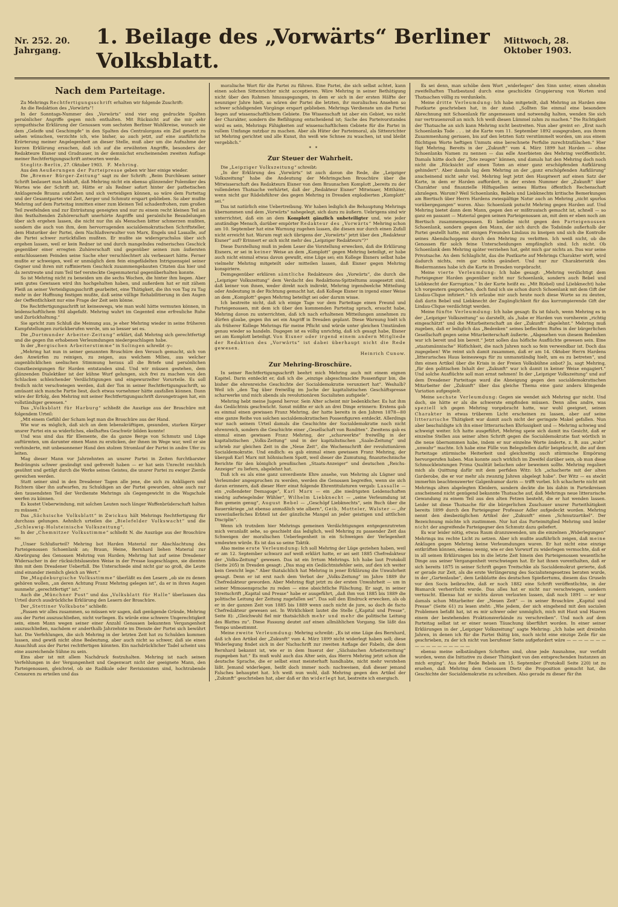Nr. 252. 20. Jahrgang. 1. Beilage des „Vorwärts“ Berliner Volksblatt. Mittwoch, 28. Oktober 1903.
Nach dem Parteitage.
Zu Mehrings Rechtfertigungsschrift erhalten wir folgende Zuschrift:
An die Redaktion des „Vorwärts“!
In der Sonntags-Nummer des „Vorwärts“ sind vier eng gedruckte Spalten persönlicher Angriffe gegen mich enthalten. Mit Rücksicht auf die mir sehr sympathische Erklärung der Genossen vom sechsten Berliner Wahlkreise, wonach sie dem „Geleife und Geschimpfe“ in den Spalten des Centralorgans ein Ziel gesetzt zu sehen wünschen, verzichte ich, wie bisher, so auch jetzt, auf eine ausführliche Erörterung meiner Angelegenheit an dieser Stelle, muß aber um die Aufnahme der kurzen Erklärung ersuchen, daß ich auf die erwähnten Angriffe, besonders der Redakteure Eisner und Gradnauer, in der demnächst erscheinenden zweiten Auflage meiner Rechtfertigungsschrift antworten werde.
Steglitz-Berlin, 27. Oktober 1903. F. Mehring.
Aus den Aeußerungen der Parteipresse geben wir hier einige wieder.
Die „Bremer Bürger-Zeitung“ sagt zu der Schrift: „Beim Durchlesen seiner Schrift bedauert man lebhaft, daß Mehring nicht ein ebenso glänzender Polemiker des Wortes wie der Schrift ist. Hätte er als Redner sofort hinter der pathetischen Anklagerede Brauns aufstehen und sich verteidigen können, so wäre dem Parteitag und der Gesamtpartei viel Zeit, Aerger und Schmutz erspart geblieben. So aber mußte Mehring auf dem Parteitag inmitten einer zum kleinen Teil schadenfrohen, zum großen Teil zweifelnden und zur Entrüstung geneigten und nur zu einem recht kleinen Teil an ihm festhaltenden Zuhörerschaft unerhörte Angriffe und persönliche Besudelungen über sich ergehen lassen, die nicht nur ihn als Menschen bitter schmerzen mußten, sondern die auch von ihm, dem hervorragenden socialdemokratischen Schriftsteller, dem Historiker der Partei, dem Nachlaßverwalter von Marx, Engels und Lassalle, auf die Partei schwer zurückfallen mußten. Er mußte sie widerspruchslos über sich ergehen lassen, weil er kein Redner ist und durch mangelndes rednerisches Geschick gegenüber einer erregten Zuhörerschaft und gegenüber seinen zum äußersten entschlossenen Feinden seine Sache eher verschlechtert als verbessert hätte. Ferner mußte er schweigen, weil er unmöglich dem fein eingefädelten Intriguenspiel seiner Gegner und ihren mit raffiniertem Geschick zusammengebauten Citaten das hier und da zerstreute und zum Teil tief versteckte Gegenmaterial gegenüberhalten konnte.
So ist Mehring nicht zu beneiden um die sechs Wochen, die hinter ihm liegen. Aber sein gutes Gewissen wird ihn hochgehalten haben, und außerdem hat er mit zähem Fleiß an seiner Verteidigungsschrift gearbeitet, eine Thätigkeit, die ihn von Tag zu Tag mehr in der Hoffnung festigen mußte, daß seine völlige Rehabilitierung in den Augen der Oeffentlichkeit nur eine Frage der Zeit sein könne.
Die Rechtfertigungsschrift ist keineswegs, wie man wohl hätte vermuten können, in leidenschaftlichem Stil abgefaßt. Mehring wahrt im Gegenteil eine erfreuliche Ruhe und Zurückhaltung.“
Sie spricht zum Schluß die Meinung aus, je eher Mehring wieder in seine früheren Kampfstellungen zurückberufen werde, um so besser sei es.
Die „Dortmunder Arbeiter-Zeitung“ erklärt, daß Mehring sich gerechtfertigt und die gegen ihn erhobenen Verleumdungen niedergeschlagen habe.
In der „Bergischen Arbeiterstimme“ in Solingen schreibt -y-:
„Mehring hat nun in seiner genannten Broschüre den Versuch gemacht, sich von den Anwürfen zu reinigen, zu zeigen, aus welchem Milieu, aus welcher augenblicklichen seelischen Stimmung heraus all die Briefe und persönlichen Gunstbezeigungen für Harden entstanden sind. Und wir müssen gestehen, dem glänzenden Dialektiker ist der kühne Wurf gelungen, sich frei zu machen von den Schlacken schleichender Verdächtigungen und eingewurzelter Vorurteile. Es soll freilich nicht verschwiegen werden, daß der Ton in seiner Rechtfertigungsschrift, so amüsant sich manche Partie liest, doch etwas vornehmer hätte ausfallen können. Dann wäre der Erfolg, den Mehring mit seiner Rechtfertigungsschrift davongetragen hat, ein vollständiger gewesen.“
Das „Volksblatt für Harburg“ schließt die Auszüge aus der Broschüre mit folgendem Urteil:
„Mit einem Gefühl der Scham legt man die Broschüre aus der Hand.
Wie war es möglich, daß sich an dem lebenskräftigen, gesunden, starken Körper unsrer Partei ein so widerliches, ekelhaftes Geschwür bilden konnte!
Und was sind das für Elemente, die da ganze Berge von Schmutz und Lüge auftürmten, um darunter einen Mann zu ersticken, der ihnen im Wege war, weil er sie verhinderte, mit unbesonnener Hand den stolzen Stromlauf der Partei in andre Ufer zu leiten.
Mag dieser Mann vor Jahrzehnten an unsrer Partei in Zeiten furchtbarster Bedrängnis schwer gesündigt und gefrevelt haben — er hat sein Unrecht reichlich gesühnt und getilgt durch die Werke seines Geistes, die unsrer Partei zu ewiger Zierde gereichen werden.
Statt seiner sind in den Dresdener Tagen alle jene, die sich zu Anklägern und Richtern über ihn aufwarfen, zu Schuldigen an der Partei geworden, ohne auch nur den tausendsten Teil der Verdienste Mehrings als Gegengewicht in die Wagschale werfen zu können.
Es kostet Ueberwindung, mit solchen Leuten noch länger Waffenbrüderschaft halten zu müssen.“
Das „Sächsische Volksblatt“ in Zwickau hält Mehrings Rechtfertigung für durchaus gelungen. Aehnlich urteilen die „Bielefelder Volkswacht“ und die „Schleswig-Holsteinische Volkszeitung“.
In der „Chemnitzer Volksstimme“ schließt N. die Auszüge aus der Broschüre so:
„Unser Schlußurteil? Mehring bot Harden Material zur Abschlachtung des Parteigenossen Schoenlank an; Braun, Heine, Bernhard liehen Material zur Abwürgung des Genossen Mehring von Harden; Mehring hat auf seine Dresdener Widersacher in der rücksichtslosesten Weise in der Presse losgeschlagen, sie dienten ihm mit dem Dresdener Ueberfall. Die Unterschiede sind nicht gar so groß, die Leute sind einander ziemlich gleich an Wert.“
Die „Magdeburgische Volksstimme“ überläßt es den Lesern „ob sie zu denen gehören wollen, „an deren Achtung Franz Mehring gelegen ist“, da er in ihren Augen nunmehr „gerechtfertigt“ ist.“
Auch die „Münchner Post“ und das „Volksblatt für Halle“ überlassen das Urteil durch ausdrückliche Erklärung den Lesern der Broschüre.
Der „Stettiner Volksbote“ schließt:
„Fassen wir alles zusammen, so müssen wir sagen, daß genügende Gründe, Mehring aus der Partei auszuschließen, nicht vorliegen. Es würde eine schwere Ungerechtigkeit sein, einen Mann wegen seiner einer Anzahl Genossen bekannten Vergangenheit auszuschließen, nachdem er anderthalb Jahrzehnte im Dienste der Partei sich bewährt hat. Die Verfehlungen, die sich Mehring in der letzten Zeit hat zu Schulden kommen lassen, sind gewiß nicht ohne Bedeutung, aber auch nicht so schwer, daß sie einen Ausschluß aus der Partei rechtfertigen könnten. Ein nachdrücklicher Tadel scheint uns eine ausreichende Sühne zu sein.
Eins aber ist mit allem Nachdruck festzuhalten. Mehring ist nach seinen Verfehlungen in der Vergangenheit und Gegenwart nicht der geeignete Mann, den Parteigenossen, gleichviel, ob sie Radikale oder Revisionisten sind, hochtrabende Censuren zu erteilen und das
moralische Wort für die Partei zu führen. Eine Partei, die sich selbst achtet, kann einen solchen Sittenrichter nicht acceptieren. Wäre Mehring in seiner Bethätigung nicht über den Rahmen hinausgegangen, in dem er sich in der ersten Hälfte der neunziger Jahre hielt, so wären der Partei die letzten, ihr moralisches Ansehen so schwer schädigenden Vorgänge erspart geblieben. Mehrings Verdienste um die Partei liegen auf wissenschaftlichem Gebiete. Die Wissenschaft ist aber ein Gebiet, wo nicht der Charakter, sondern die Befähigung entscheidend ist; Sache des Parteivorstandes wird es sein, Mehrings Fähigkeiten auf wissenschaftlichem Gebiete für die Partei in vollem Umfange nutzbar zu machen. Aber als Hüter der Parteimoral, als Sittenrichter ist Mehring gerichtet und alle Kunst, ihn weiß wie Schnee zu waschen, ist und bleibt vergeblich.“
* *
Zur Steuer der Wahrheit.
Die „Leipziger Volkszeitung“ schreibt:
„In der Erklärung des „Vorwärts“ ist auch davon die Rede, die „Leipziger Volkszeitung“ habe die Andeutung der Mehringschen Broschüre über die Mitwisserschaft des Redakteurs Eisner von dem Braunschen Komplott „bereits zu der vollendeten Thatsache verhärtet, daß der „Redakteur Eisner“ Mitwisser, Mitthäter, wenn nicht gar Rädelsführer des gegen Mehring in Dresden explodierten „Komplott“ sei.“
Das ist natürlich eine Uebertreibung. Wir haben lediglich die Behauptung Mehrings übernommen und dem „Vorwärts“ nahegelegt, sich dazu zu äußern. Uebrigens sind wir unterrichtet, daß ein an dem Komplott gänzlich unbeteiligter und, wie jeder anständige Mensch, darüber empörter Redakteur des „Vorwärts“ Mehring schon am 10. September hat eine Warnung zugehen lassen, die diesen nur durch einen Zufall nicht erreicht hat. Warum regt sich übrigens der „Vorwärts“ jetzt über den „Redakteur Eisner“ auf? Erinnert er sich nicht mehr des „Leipziger Redakteurs“?“
Diese Darstellung muß in jedem Leser die Vorstellung erwecken, daß die Erklärung Eisners, er sei in keiner Weise an dem „Komplott“ gegen Mehring beteiligt, er habe auch nicht einmal etwas davon gewußt, eine Lüge sei; ein Kollege Eisners selbst habe vielmehr Mehring mitgeteilt oder mitteilen lassen, daß Eisner gegen Mehring konspiriere.
Demgegenüber erklären sämtliche Redakteure des „Vorwärts“, die durch die „Leipziger Volkszeitung“ dem Verdacht des Redaktions-Spitzeltums ausgesetzt sind, daß keiner von ihnen, weder direkt noch indirekt, Mehring irgendwelche Mitteilung oder Andeutung in der Richtung gemacht hat, daß Kollege Eisner in irgend einer Weise an dem „Komplott“ gegen Mehring beteiligt sei oder darum wisse.
Ich bestreite nicht, daß ich einige Tage vor dem Parteitage einen Freund und Parteigenossen, mit dem ich über den kommenden Parteitag sprach, ersucht habe, Mehring davon zu unterrichten, daß ich nach erhaltenen Mitteilungen annehmen zu dürfen glaube, gegen ihn sei ein Angriff in Dresden geplant. Diese Warnung hielt ich als früherer Kollege Mehrings für meine Pflicht und würde unter gleichen Umständen genau wieder so handeln. Dagegen ist es völlig unrichtig, daß ich gesagt habe, Eisner sei am Komplott beteiligt. Von Eisner oder irgend einem andern Mitgliede der Redaktion des „Vorwärts“ ist dabei überhaupt nicht die Rede gewesen.
Heinrich Cunow.
Zur Mehring-Broschüre.
In seiner Rechtfertigungsschrift beehrt mich Mehring auch mit einem eignen Kapitel. Darin entdeckt er, daß ich die „einzige abgeschmackte Possenfigur bin, die bisher die ehrenreiche Geschichte der Socialdemokratie verunziert hat“. Weshalb? Weil ich „den Tag über freiwillig im Joche der kapitalistischen Geschäftspresse scharwerke und mich abends als revolutionären Socialisten aufspiele“.
Mehring hebt meine Jugend hervor. Sein Alter scheint mir bedenklicher. Es hat ihm das Gedächtnis geschwächt. Sonst müßte er sich an drei Dinge erinnern: Erstens gab es einmal einen gewissen Franz Mehring, der hatte bereits in den Jahren 1878—80 eine ganze Reihe von solchen socialdemokratischen Possenfiguren entdeckt. Allerdings war nach seinem Urteil damals die Geschichte der Socialdemokratie noch nicht ehrenreich, sondern die Geschichte einer „Gesellschaft von Banditen“. Zweitens gab es einmal einen gewissen Franz Mehring, der „scharwerkte“ freiwillig in der kapitalistischen „Volks-Zeitung“ und in der kapitalistischen „Saale-Zeitung“ und schrieb zur gleichen Zeit in die „Neue Zeit“, die Wochenschrift der revolutionären Socialdemokratie. Und endlich: es gab einmal einen gewissen Franz Mehring, der übergoß Karl Marx mit höhnischem Spott, weil dieser die Zumutung, finanztechnische Berichte für den königlich preußischen „Staats-Anzeiger“ und deutschen „Reichs-Anzeiger“ zu liefern, abgelehnt hat.
Daß ich es als eine ganz unverdiente Ehre ansehe, von Mehring als Lügner und Verleumder angesprochen zu werden, werden die Genossen begreifen, wenn sie sich daran erinnern, daß dieser Herr einst folgende Ehrentitulaturen vergab: Lassalle — ein „vollendeter Demagoge“, Karl Marx — ein „die niedrigsten Leidenschaften niedrig aufwiegelnder Wühler“, Wilhelm Liebknecht — „seine Verleumdung ist ihm gemein genug“, August Bebel — „Geschöpf Liebknechts“, sein Buch über die Bauernkriege „ist ebenso anmaßlich wie albern“, Geib, Motteler, Walster — „ihr unveräußerliches Erbteil ist der gänzliche Mangel an jeder geistigen und sittlichen Disciplin“.
Wenn ich trotzdem hier Mehrings gemeinen Verdächtigungen entgegenzutreten mich veranlaßt sehe, so geschieht das lediglich, weil Mehring zu passender Zeit das Schweigen der moralischen Ueberlegenheit in ein Schweigen der Verlegenheit umdeuten würde. Es ist das so seine Taktik.
Also meine erste Verleumdung: Ich soll Mehring der Lüge geziehen haben, weil er am 12. September schwarz auf weiß erklärt hatte, er sei seit 1885 Chefredakteur der „Volks-Zeitung“ gewesen. Das ist ein Irrtum Mehrings. Ich habe laut Protokoll (Seite 205) in Dresden gesagt: „Das mag ein Gedächtnisfehler sein, auf den ich weiter kein Gewicht lege.“ Aber thatsächlich hat Mehring in jener Erklärung die Unwahrheit gesagt. Denn er ist erst nach dem Verbot der „Volks-Zeitung“ im Jahre 1889 ihr Chefredakteur geworden. Aber Mehring fügt jetzt zu der ersten Unwahrheit — um in seiner Mimosensprache zu reden — eine absichtliche Fälschung. Er sagt, in seiner Streitschrift „Kapital und Presse“ habe er ausgeführt, „daß ihm von 1885 bis 1889 die politische Leitung der Zeitung zugefallen sei“. Das soll den Eindruck erwecken, als ob er in der ganzen Zeit von 1885 bis 1889 wenn auch nicht de jure, so doch de facto Chefredakteur gewesen sei. In Wirklichkeit lautet die Stelle („Kapital und Presse“, Seite 8): „Gleichwohl fiel mir thatsächlich mehr und mehr die politische Leitung des Blattes zu“. Diese Fassung deutet auf einen allmählichen Vorgang. Sie läßt das Tempo unbestimmt.
Meine zweite Verleumdung: Mehring schreibt: „Es ist eine Lüge des Bernhard, daß ich den Artikel der „Zukunft“ vom 4. März 1899 nicht widerlegt haben soll; diese Widerlegung findet sich in der Nachschrift zur zweiten Auflage der Fabeln, die dem Bernhard bekannt ist, wie er in dem Inserat der „Sächsischen Arbeiterzeitung“ zugegeben hat.“ Es muß wohl auch das Alter sein, das Herrn Mehring jetzt schon die deutsche Sprache, die er selbst einst meisterhaft handhabte, nicht mehr verstehen läßt. Jemand widerlegen, heißt doch immer noch: nachweisen, daß dieser jemand Falsches behauptet hat. Ich weiß nun wohl, daß Mehring gegen den Artikel der „Zukunft“ geschrieben hat, aber daß er ihn widerlegt hat, bestreite ich energisch.
Es sei denn, man schöbe dem Wort „widerlegen“ den Sinn unter, einen ohnehin zweifelhaften Thatbestand durch eine geschickte Gruppierung von Worten und Thatsachen völlig zu verdunkeln.
Meine dritte Verleumdung: Ich habe mitgeteilt, daß Mehring an Harden eine Postkarte geschrieben hat, in der stand: „Sollten Sie einmal eine besondere Abrechnung mit Schoenlank für angemessen und notwendig halten, wenden Sie sich nur vertrauensvoll an mich. Ich weiß diesen Lümmel zahm zu machen.“ Die Richtigkeit der Thatsache an sich kann Mehring nicht bestreiten. Nun aber greint er: „Erst nach Schoenlanks Tode . . . ist die Karte vom 11. September 1892 ausgegraben, aus ihrem Zusammenhang gerissen, bis auf den letzten Satz verstümmelt worden, um aus einem flüchtigen Worte heftigen Unmuts eine berechnete Perfidie zurechtzufälschen.“ Hier lügt Mehring. Bereits in der „Zukunft“ vom 4. März 1899 hat Harden — ohne Schoenlanks Namen zu nennen — das edle Anerbieten des Mehring veröffentlicht. Damals hätte doch der „Tote zeugen“ können, und damals hat den Mehring doch noch nicht die „Rücksicht auf einen Toten an einer ganz erschöpfenden Aufklärung gehindert“. Aber damals lag dem Mehring an der „ganz erschöpfenden Aufklärung“ anscheinend nicht sehr viel. Mehring legt jetzt den Hauptwert auf einen Satz der Karte, in dem er Harden auffordert, in der ersten Nummer der „Zukunft“ über Charakter und finanzielle Hilfsquellen seines Blattes öffentlich Rechenschaft abzulegen. Warum? Weil Schoenlanks, Bebels und Liebknechts kritische Bemerkungen am Biertisch über Herrn Hardens zwiespältige Natur auch an Mehring „nicht spurlos vorübergegangen“ waren. Also: Schoenlank putscht Mehring gegen Harden auf. Und Mehring bietet dann dem Mann, gegen den er mißtrauisch gemacht ist, schnell — so ganz en passant — Material gegen seinen Parteigenossen an, mit dem er eben noch am Biertisch zusammengesessen. Ei beileibe nicht gegen den Parteigenossen Schoenlank, sondern gegen den Mann, der sich durch die Todsünde außerhalb der Partei gestellt hatte, mit einigen Freunden Lindaus zu kneipen und sich die Kontrolle seines Abendschoppens durch den Mehring zu verbitten. Ich weiß nicht, ob die Genossen für solch feine Unterscheidungen empfänglich sind. Ich nicht. Ob Schoenlank dem Mehring später verziehen hat, geht mich gar nichts an. Das war seine Privatsache. An dem Schlaglicht, das die Postkarte auf Mehrings Charakter wirft, wird dadurch nichts, rein gar nichts geändert. Und nur zur Charakteristik des Biedermannes habe ich die Karte in Dresden vorgebracht.
Meine vierte Verleumdung: Ich habe gesagt: „Mehring verdächtigt dem Parteigegner Harden gegenüber nicht nur Schoenlank, sondern auch Bebel und Liebknecht der Korruption.“ In der Karte heißt es: „Mit B(ebel) und L(iebknecht) habe ich vorgestern gesprochen, doch fand ich sie schon durch Schoenlank mit dem Gift der Lindau-Clique infiziert.“ Ich erlaube mir auch heute noch diese Worte so zu deuten, daß darin Bebel und Liebknecht der Zugänglichkeit für das korrumpierende Gift der Lindau-Clique verdächtigt werden.
Meine fünfte Verleumdung: Ich habe gesagt: Es ist falsch, wenn Mehring es in der „Leipziger Volkszeitung“ so darstellt, als „habe er Harden von vornherein „richtig eingeschätzt“ und die Mitarbeiterschaft an der „Zukunft“ abgelehnt.“ Mehring muß zugeben, daß er lediglich das „Bedenken“ seines befleckten Rufes in der bürgerlichen Gesellschaft gegen seine Mitarbeiterschaft äußerte. „Abgesehen von diesem Bedenken war ich bereit und bin bereit.“ Jetzt sollen das höfliche Ausflüchte gewesen sein. Eine „staatsmännische“ Höflichkeit, die nach Jahren noch so fein verwendbar ist. Doch das zugegeben! Wie reimt sich damit zusammen, daß er am 14. Oktober Herrn Hardens „litterarisches Haus keineswegs für zu unmanständig hielt, um es zu betreten“, und ihm einen Artikel über die Krisis in der Freien Volksbühne anbot? Ja, sagt Mehring, „für den politischen Inhalt der „Zukunft“ war ich damit in keiner Weise engagiert.“ Und solche Ausflüchte soll man ernst nehmen! In der „Leipziger Volkszeitung“ und auf dem Dresdener Parteitage ward die Abneigung gegen den socialdemokratischen Mitarbeiter der „Zukunft“ über das gleiche Thema eine ganz anders klingende Variation aufgespielt.
Meine sechste Verleumdung: Gegen sie wendet sich Mehring gar nicht. Und doch, sie hätte er als die schwerste empfinden müssen. Denn alles andre, was speziell ich gegen Mehring vorgebracht hatte, war wohl geeignet, seinen Charakter in etwas trüberem Licht erscheinen zu lassen, aber auf seine litterarische Thätigkeit war damit auch nicht der geringste Makel gefallen. Nun aber beschuldigte ich ihn einer litterarischen Ehrlosigkeit und — Mehring schwieg und schweigt weiter. Ich hatte ausgeführt, Mehring speie sich damit ins Gesicht, daß er einzelne Stellen aus seiner alten Schrift gegen die Socialdemokratie fast wörtlich in die neue übernommen habe, indem er nur einzelne Worte änderte, z. B. aus „wahr“ „unwahr“ machte. Ich habe eine Fülle von Belegstellen dafür beigebracht, die auf dem Parteitage stürmische Heiterkeit und gleichzeitig auch stürmische Empörung hervorgerufen haben. Man konnte auch wirklich im Zweifel darüber sein, ob man diese Schmockleistungen Prima Qualität belachen oder beweinen sollte. Mehring regaliert mich als Quittung dafür mit dem perfiden Witz: Ich „schacherte mit der alten Garderobe, die er vor mehr als zwanzig Jahren abgelegt habe“. Der Witz — es steckt immerhin beachtenswerter Galgenhumor darin — trifft vorbei. Ich schacherte nicht mit Mehrings alten abgelegten Kleidern, sondern deckte die bis dahin in Parteikreisen anscheinend nicht genügend bekannte Thatsache auf, daß Mehrings neue litterarische Gewandung zu einem Teil aus den alten Fetzen besteht, die er hat wenden lassen. Leider ist diese Thatsache für die bürgerlichen Zuschauer unsrer Parteithätigkeit bereits 1899 durch den Parteigegner Professor Adler aufgedeckt worden. Mehring nennt den diesbezüglichen Artikel der „Zukunft“ einen „Schmutzartikel“. Der Bezeichnung möchte ich zustimmen. Nur hat das Parteimitglied Mehring und leider nicht der angreifende Parteigegner den Schmutz dazu geliefert.
Es war leider nötig, etwas Raum dranzuwenden, um die einzelnen „Widerlegungen“ Mehrings ins rechte Licht zu setzen. Aber ich mußte ausführlich zeigen, daß meine Anklagen gegen Mehring keine Verleumdungen waren. Er hat nicht eine einzige entkräften können, ebenso wenig, wie er den Vorwurf zu widerlegen vermochte, daß er in all seinen Erklärungen bis in die letzte Zeit hinein den Parteigenossen wesentliche Dinge aus seiner Vergangenheit verschwiegen hat. Er hat ihnen vorenthalten, daß er sich bereits 1875 in seiner Schrift gegen Treitschke als Socialdemokrat gerierte, daß er gerade zur Zeit, als die erste Verlängerung des Socialistengesetzes beraten wurde, in der „Gartenlaube“, dem Leibblatte des deutschen Spießertums, diesem das Gruseln vor den Socis beibrachte, daß er noch 1882 eine Schrift veröffentlichte, in der Bismarck verherrlicht wurde. Das alles hat er nicht nur verschwiegen, sondern vertuscht. Ebenso hat er nichts davon verlauten lassen, daß noch 1891 — er war damals schon Mitarbeiter der „Neuen Zeit“ — in seiner Broschüre „Kapital und Presse“ (Seite 61) zu lesen steht: „Wie jedem, der sich eingehend mit den socialen Problemen befaßt hat, ist es mir schwer oder unmöglich, mich mit Haut und Haaren einem der bestehenden Fraktionsverbände zu verschreiben“. Und noch auf dem Parteitag selbst ist er einer neuen Täuschung überführt worden. In einer seiner Erklärungen in der „Leipziger Volkszeitung“ sagte Mehring: „Ich habe seit dreizehn Jahren, in denen ich für die Partei thätig bin, noch nicht eine einzige Zeile für sie geschrieben, zu der ich nicht von berufener Seite aufgefordert wäre — — — — — — — — — — — — — — — — —
ebenso meine selbständigen Schriften sind, ohne jede Ausnahme, nur verfaßt worden, wenn die Initiative zu dieser Thätigkeit von den entsprechenden Instanzen an mich erging“. Aus der Rede Bebels am 15. September (Protokoll Seite 220) ist zu ersehen, daß Mehring dem Genossen Dietz die Proposition gemacht hat, die Geschichte der Socialdemokratie zu schreiben. Also gerade zu dieser für ihn